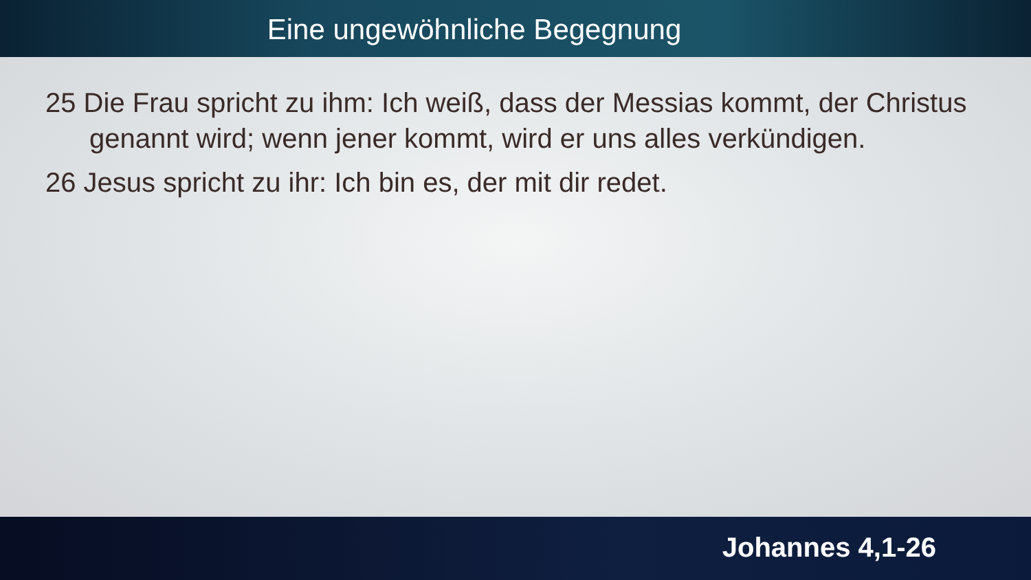Eine ungewöhnliche Begegnung
25 Die Frau spricht zu ihm: Ich weiß, dass der Messias kommt, der Christus genannt wird; wenn jener kommt, wird er uns alles verkündigen.
26 Jesus spricht zu ihr: Ich bin es, der mit dir redet.
Johannes 4,1-26